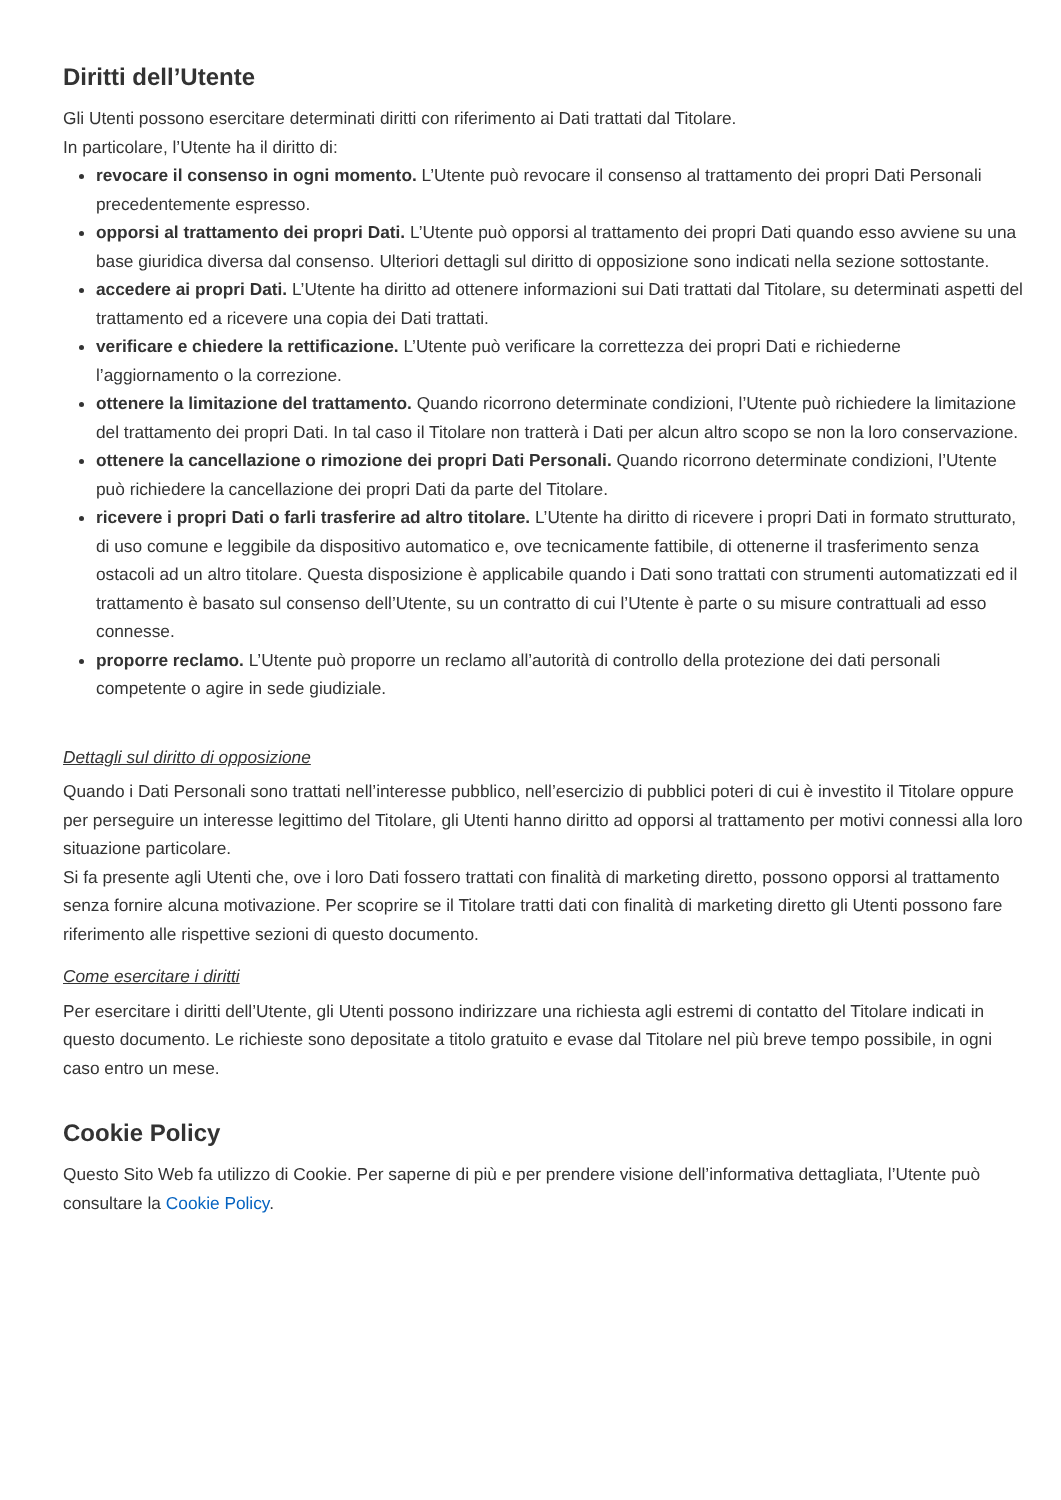Diritti dell’Utente
Gli Utenti possono esercitare determinati diritti con riferimento ai Dati trattati dal Titolare.
In particolare, l’Utente ha il diritto di:
revocare il consenso in ogni momento. L’Utente può revocare il consenso al trattamento dei propri Dati Personali precedentemente espresso.
opporsi al trattamento dei propri Dati. L’Utente può opporsi al trattamento dei propri Dati quando esso avviene su una base giuridica diversa dal consenso. Ulteriori dettagli sul diritto di opposizione sono indicati nella sezione sottostante.
accedere ai propri Dati. L’Utente ha diritto ad ottenere informazioni sui Dati trattati dal Titolare, su determinati aspetti del trattamento ed a ricevere una copia dei Dati trattati.
verificare e chiedere la rettificazione. L’Utente può verificare la correttezza dei propri Dati e richiederne l’aggiornamento o la correzione.
ottenere la limitazione del trattamento. Quando ricorrono determinate condizioni, l’Utente può richiedere la limitazione del trattamento dei propri Dati. In tal caso il Titolare non tratterà i Dati per alcun altro scopo se non la loro conservazione.
ottenere la cancellazione o rimozione dei propri Dati Personali. Quando ricorrono determinate condizioni, l’Utente può richiedere la cancellazione dei propri Dati da parte del Titolare.
ricevere i propri Dati o farli trasferire ad altro titolare. L’Utente ha diritto di ricevere i propri Dati in formato strutturato, di uso comune e leggibile da dispositivo automatico e, ove tecnicamente fattibile, di ottenerne il trasferimento senza ostacoli ad un altro titolare. Questa disposizione è applicabile quando i Dati sono trattati con strumenti automatizzati ed il trattamento è basato sul consenso dell’Utente, su un contratto di cui l’Utente è parte o su misure contrattuali ad esso connesse.
proporre reclamo. L’Utente può proporre un reclamo all’autorità di controllo della protezione dei dati personali competente o agire in sede giudiziale.
Dettagli sul diritto di opposizione
Quando i Dati Personali sono trattati nell’interesse pubblico, nell’esercizio di pubblici poteri di cui è investito il Titolare oppure per perseguire un interesse legittimo del Titolare, gli Utenti hanno diritto ad opporsi al trattamento per motivi connessi alla loro situazione particolare.
Si fa presente agli Utenti che, ove i loro Dati fossero trattati con finalità di marketing diretto, possono opporsi al trattamento senza fornire alcuna motivazione. Per scoprire se il Titolare tratti dati con finalità di marketing diretto gli Utenti possono fare riferimento alle rispettive sezioni di questo documento.
Come esercitare i diritti
Per esercitare i diritti dell’Utente, gli Utenti possono indirizzare una richiesta agli estremi di contatto del Titolare indicati in questo documento. Le richieste sono depositate a titolo gratuito e evase dal Titolare nel più breve tempo possibile, in ogni caso entro un mese.
Cookie Policy
Questo Sito Web fa utilizzo di Cookie. Per saperne di più e per prendere visione dell’informativa dettagliata, l’Utente può consultare la Cookie Policy.